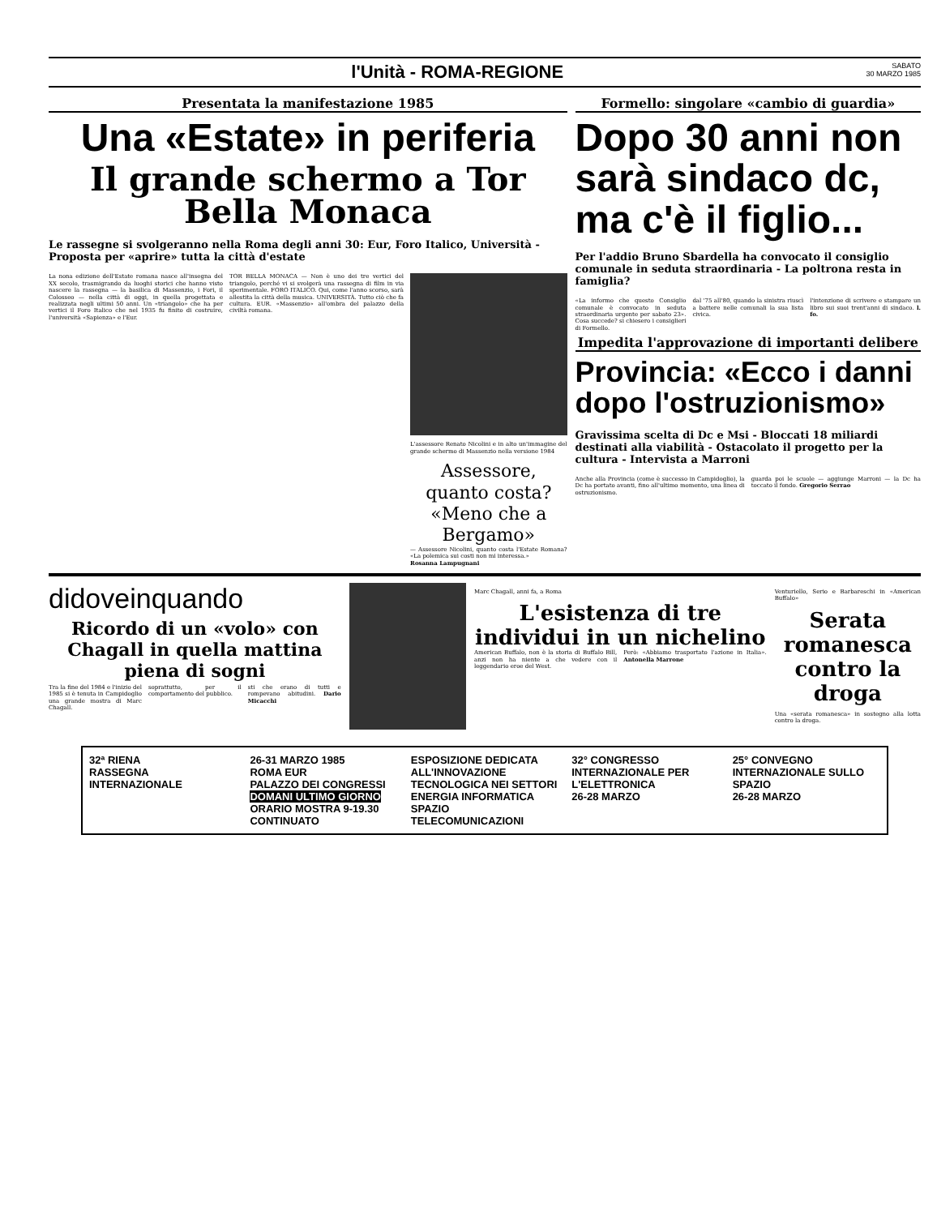l'Unità - ROMA-REGIONE
SABATO
30 MARZO 1985
Presentata la manifestazione 1985
Una «Estate» in periferia
Il grande schermo a Tor Bella Monaca
Le rassegne si svolgeranno nella Roma degli anni 30: Eur, Foro Italico, Università - Proposta per «aprire» tutta la città d'estate
La nona edizione dell'Estate romana nasce all'insegna del XX secolo, trasmigrando da luoghi storici che hanno visto nascere la rassegna — la basilica di Massenzio, i Fori, il Colosseo — nella città di oggi, in quella progettata e realizzata negli ultimi 50 anni. Un «triangolo» che ha per vertici il Foro Italico che nel 1935 fu finito di costruire, l'università «Sapienza» e l'Eur.
TOR BELLA MONACA — Non è uno dei tre vertici del triangolo, perché vi si svolgerà una rassegna di film in via sperimentale. FORO ITALICO. Qui, come l'anno scorso, sarà allestita la città della musica. UNIVERSITÀ. Tutto ciò che fa cultura. EUR. «Massenzio» all'ombra del palazzo della civiltà romana.
L'assessore Renato Nicolini e in alto un'immagine del grande schermo di Massenzio nella versione 1984
Assessore, quanto costa? «Meno che a Bergamo»
— Assessore Nicolini, quanto costa l'Estate Romana? «La polemica sui costi non mi interessa.»
Rosanna Lampugnani
Formello: singolare «cambio di guardia»
Dopo 30 anni non sarà sindaco dc, ma c'è il figlio...
Per l'addio Bruno Sbardella ha convocato il consiglio comunale in seduta straordinaria - La poltrona resta in famiglia?
«La informo che questo Consiglio comunale è convocato in seduta straordinaria urgente per sabato 23». Cosa succede? si chiesero i consiglieri di Formello.
dal '75 all'80, quando la sinistra riuscì a battere nelle comunali la sua lista civica.
l'intenzione di scrivere e stampare un libro sui suoi trent'anni di sindaco. l. fo.
Impedita l'approvazione di importanti delibere
Provincia: «Ecco i danni dopo l'ostruzionismo»
Gravissima scelta di Dc e Msi - Bloccati 18 miliardi destinati alla viabilità - Ostacolato il progetto per la cultura - Intervista a Marroni
Anche alla Provincia (come è successo in Campidoglio), la Dc ha portato avanti, fino all'ultimo momento, una linea di ostruzionismo.
guarda poi le scuole — aggiunge Marroni — la Dc ha toccato il fondo. Gregorio Serrao
didoveinquando
Ricordo di un «volo» con Chagall in quella mattina piena di sogni
Tra la fine del 1984 e l'inizio del 1985 si è tenuta in Campidoglio una grande mostra di Marc Chagall.
soprattutto, per il comportamento del pubblico.
sti che erano di tutti e rompevano abitudini. Dario Micacchi
Marc Chagall, anni fa, a Roma
L'esistenza di tre individui in un nichelino
American Buffalo, non è la storia di Buffalo Bill, anzi non ha niente a che vedere con il leggendario eroe del West.
Però: «Abbiamo trasportato l'azione in Italia». Antonella Marrone
Venturiello, Serio e Barbareschi in «American Buffalo»
Serata romanesca contro la droga
Una «serata romanesca» in sostegno alla lotta contro la droga.
32ª RIENA
RASSEGNA INTERNAZIONALE
26-31 MARZO 1985
ROMA EUR
PALAZZO DEI CONGRESSI
DOMANI ULTIMO GIORNO
ORARIO MOSTRA 9-19.30 CONTINUATO
ESPOSIZIONE DEDICATA ALL'INNOVAZIONE TECNOLOGICA NEI SETTORI ENERGIA INFORMATICA SPAZIO TELECOMUNICAZIONI
32° CONGRESSO INTERNAZIONALE PER L'ELETTRONICA
26-28 MARZO
25° CONVEGNO INTERNAZIONALE SULLO SPAZIO
26-28 MARZO